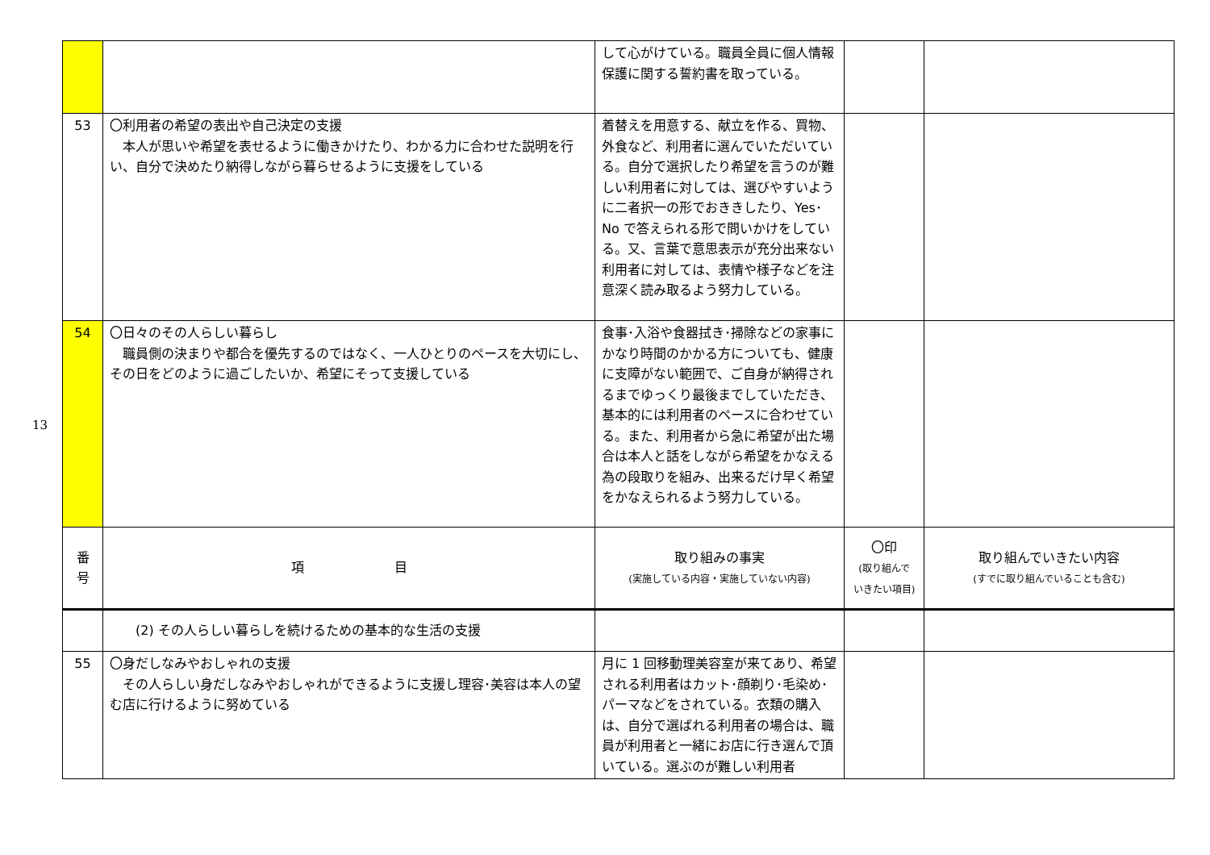13
| | | して心がけている。職員全員に個人情報保護に関する誓約書を取っている。 | | |
| 53 | 〇利用者の希望の表出や自己決定の支援 本人が思いや希望を表せるように働きかけたり、わかる力に合わせた説明を行い、自分で決めたり納得しながら暮らせるように支援をしている | 着替えを用意する、献立を作る、買物、外食など、利用者に選んでいただいている。自分で選択したり希望を言うのが難しい利用者に対しては、選びやすいように二者択一の形でおききしたり、Yes･No で答えられる形で問いかけをしている。又、言葉で意思表示が充分出来ない利用者に対しては、表情や様子などを注意深く読み取るよう努力している。 | | |
| 54 | 〇日々のその人らしい暮らし 職員側の決まりや都合を優先するのではなく、一人ひとりのペースを大切にし、その日をどのように過ごしたいか、希望にそって支援している | 食事･入浴や食器拭き･掃除などの家事にかなり時間のかかる方についても、健康に支障がない範囲で、ご自身が納得されるまでゆっくり最後までしていただき、基本的には利用者のペースに合わせている。また、利用者から急に希望が出た場合は本人と話をしながら希望をかなえる為の段取りを組み、出来るだけ早く希望をかなえられるよう努力している。 | | |
| 番 号 | 項 目 | 取り組みの事実 (実施している内容・実施していない内容) | 〇印 (取り組んで いきたい項目) | 取り組んでいきたい内容 (すでに取り組んでいることも含む) |
| | (2) その人らしい暮らしを続けるための基本的な生活の支援 | | | |
| 55 | 〇身だしなみやおしゃれの支援 その人らしい身だしなみやおしゃれができるように支援し理容･美容は本人の望む店に行けるように努めている | 月に 1 回移動理美容室が来てあり、希望される利用者はカット･顔剃り･毛染め･パーマなどをされている。衣類の購入は、自分で選ばれる利用者の場合は、職員が利用者と一緒にお店に行き選んで頂いている。選ぶのが難しい利用者 | | |